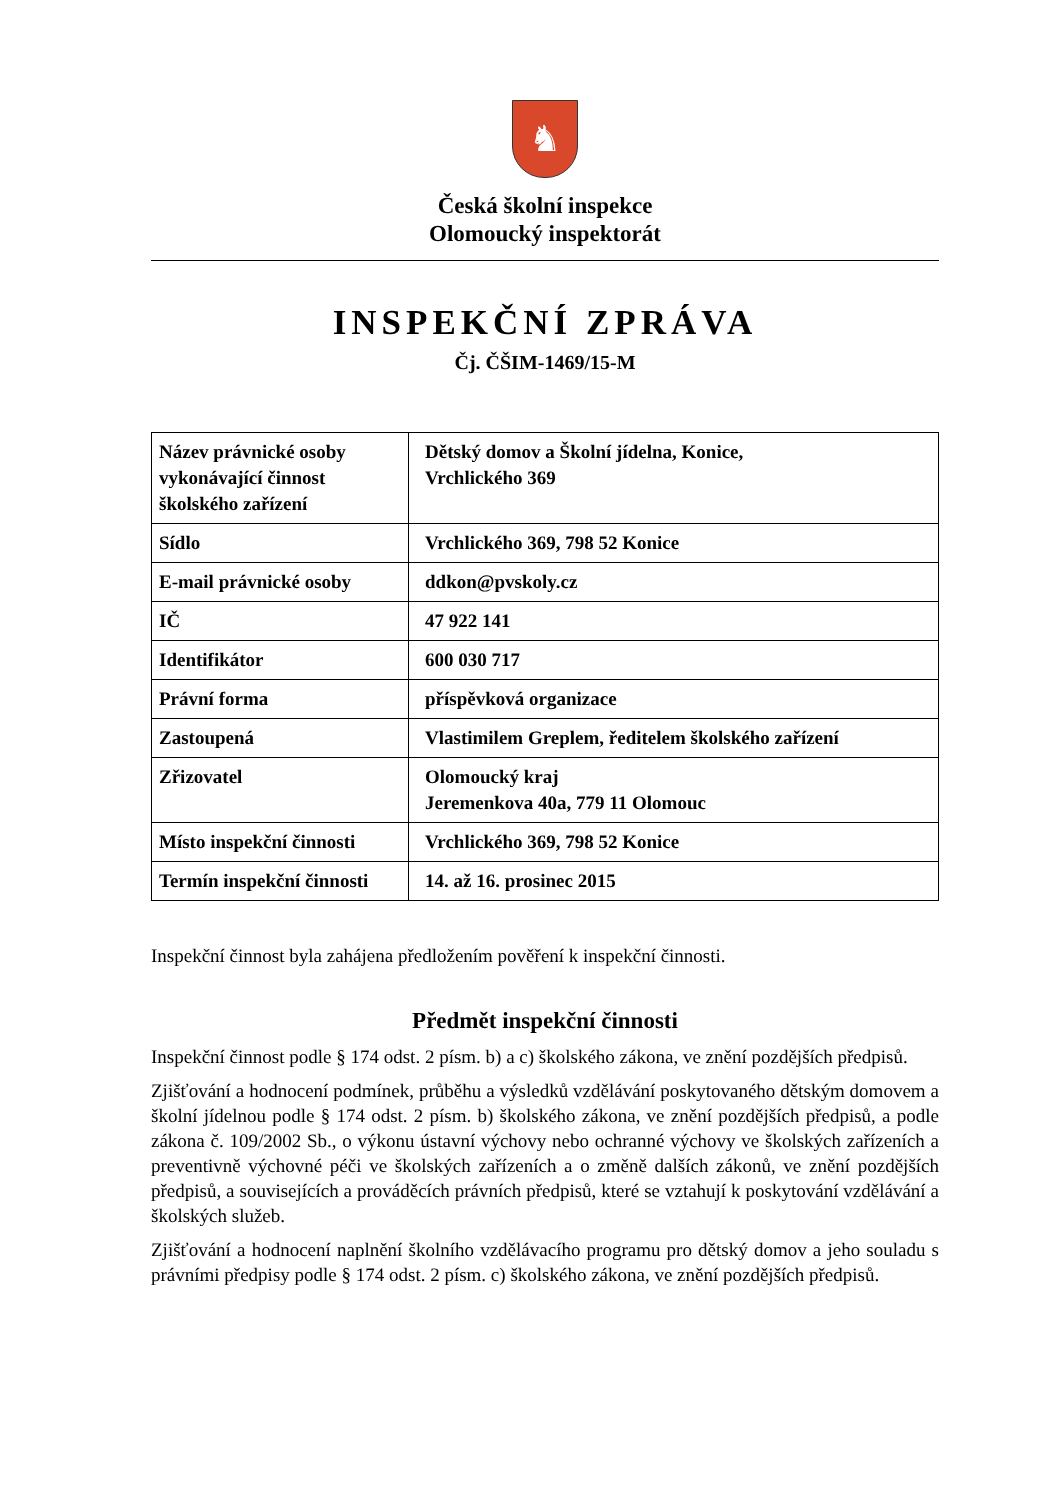♞
Česká školní inspekce
Olomoucký inspektorát
INSPEKČNÍ ZPRÁVA
Čj. ČŠIM-1469/15-M
| Název právnické osoby vykonávající činnost školského zařízení | Dětský domov a Školní jídelna, Konice, Vrchlického 369 |
| Sídlo | Vrchlického 369, 798 52 Konice |
| E-mail právnické osoby | ddkon@pvskoly.cz |
| IČ | 47 922 141 |
| Identifikátor | 600 030 717 |
| Právní forma | příspěvková organizace |
| Zastoupená | Vlastimilem Greplem, ředitelem školského zařízení |
| Zřizovatel | Olomoucký kraj Jeremenkova 40a, 779 11 Olomouc |
| Místo inspekční činnosti | Vrchlického 369, 798 52 Konice |
| Termín inspekční činnosti | 14. až 16. prosinec 2015 |
Inspekční činnost byla zahájena předložením pověření k inspekční činnosti.
Předmět inspekční činnosti
Inspekční činnost podle § 174 odst. 2 písm. b) a c) školského zákona, ve znění pozdějších předpisů.
Zjišťování a hodnocení podmínek, průběhu a výsledků vzdělávání poskytovaného dětským domovem a školní jídelnou podle § 174 odst. 2 písm. b) školského zákona, ve znění pozdějších předpisů, a podle zákona č. 109/2002 Sb., o výkonu ústavní výchovy nebo ochranné výchovy ve školských zařízeních a preventivně výchovné péči ve školských zařízeních a o změně dalších zákonů, ve znění pozdějších předpisů, a souvisejících a prováděcích právních předpisů, které se vztahují k poskytování vzdělávání a školských služeb.
Zjišťování a hodnocení naplnění školního vzdělávacího programu pro dětský domov a jeho souladu s právními předpisy podle § 174 odst. 2 písm. c) školského zákona, ve znění pozdějších předpisů.